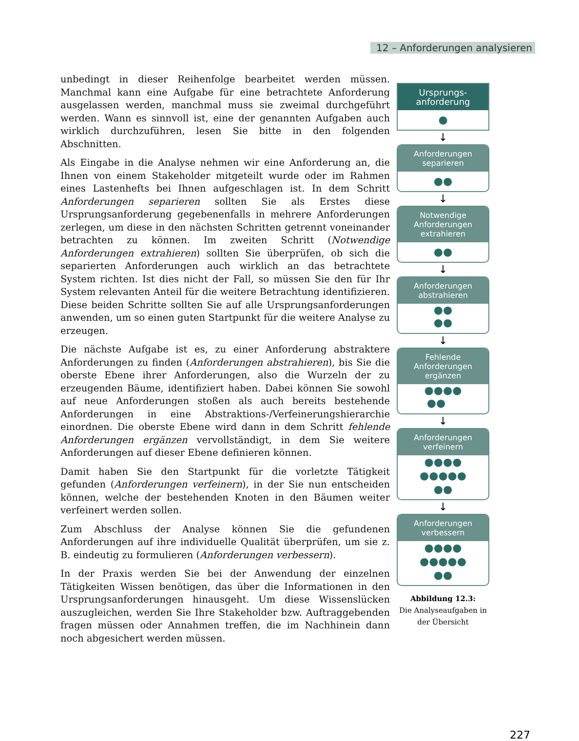12 – Anforderungen analysieren
unbedingt in dieser Reihenfolge bearbeitet werden müssen. Manchmal kann eine Aufgabe für eine betrachtete Anforderung ausgelassen werden, manchmal muss sie zweimal durchgeführt werden. Wann es sinnvoll ist, eine der genannten Aufgaben auch wirklich durchzuführen, lesen Sie bitte in den folgenden Abschnitten.
Als Eingabe in die Analyse nehmen wir eine Anforderung an, die Ihnen von einem Stakeholder mitgeteilt wurde oder im Rahmen eines Lastenhefts bei Ihnen aufgeschlagen ist. In dem Schritt Anforderungen separieren sollten Sie als Erstes diese Ursprungsanforderung gegebenenfalls in mehrere Anforderungen zerlegen, um diese in den nächsten Schritten getrennt voneinander betrachten zu können. Im zweiten Schritt (Notwendige Anforderungen extrahieren) sollten Sie überprüfen, ob sich die separierten Anforderungen auch wirklich an das betrachtete System richten. Ist dies nicht der Fall, so müssen Sie den für Ihr System relevanten Anteil für die weitere Betrachtung identifizieren. Diese beiden Schritte sollten Sie auf alle Ursprungsanforderungen anwenden, um so einen guten Startpunkt für die weitere Analyse zu erzeugen.
Die nächste Aufgabe ist es, zu einer Anforderung abstraktere Anforderungen zu finden (Anforderungen abstrahieren), bis Sie die oberste Ebene ihrer Anforderungen, also die Wurzeln der zu erzeugenden Bäume, identifiziert haben. Dabei können Sie sowohl auf neue Anforderungen stoßen als auch bereits bestehende Anforderungen in eine Abstraktions-/Verfeinerungshierarchie einordnen. Die oberste Ebene wird dann in dem Schritt fehlende Anforderungen ergänzen vervollständigt, in dem Sie weitere Anforderungen auf dieser Ebene definieren können.
Damit haben Sie den Startpunkt für die vorletzte Tätigkeit gefunden (Anforderungen verfeinern), in der Sie nun entscheiden können, welche der bestehenden Knoten in den Bäumen weiter verfeinert werden sollen.
Zum Abschluss der Analyse können Sie die gefundenen Anforderungen auf ihre individuelle Qualität überprüfen, um sie z. B. eindeutig zu formulieren (Anforderungen verbessern).
In der Praxis werden Sie bei der Anwendung der einzelnen Tätigkeiten Wissen benötigen, das über die Informationen in den Ursprungsanforderungen hinausgeht. Um diese Wissenslücken auszugleichen, werden Sie Ihre Stakeholder bzw. Auftraggebenden fragen müssen oder Annahmen treffen, die im Nachhinein dann noch abgesichert werden müssen.
Ursprungs-
anforderung
●
↓
Anforderungen
separieren
●●
↓
Notwendige
Anforderungen
extrahieren
●●
↓
Anforderungen
abstrahieren
●●
●●
↓
Fehlende
Anforderungen
ergänzen
●●●●
●●
↓
Anforderungen
verfeinern
●●●●
●●●●●
●●
↓
Anforderungen
verbessern
●●●●
●●●●●
●●
Abbildung 12.3:
Die Analyseaufgaben in der Übersicht
227